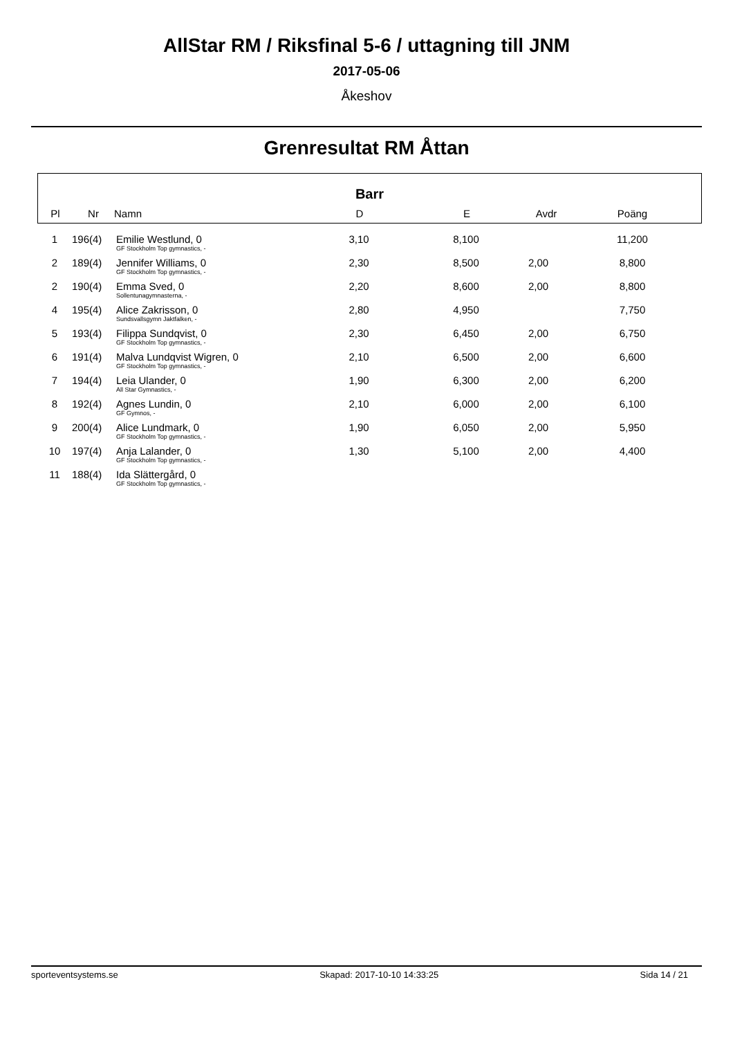AllStar RM / Riksfinal 5-6 / uttagning till JNM
2017-05-06
Åkeshov
Grenresultat RM Åttan
Barr
| Pl | Nr | Namn | D | E | Avdr | Poäng |
| --- | --- | --- | --- | --- | --- | --- |
| 1 | 196(4) | Emilie Westlund, 0 | 3,10 | 8,100 | | 11,200 |
| | | GF Stockholm Top gymnastics, - | | | | |
| 2 | 189(4) | Jennifer Williams, 0 | 2,30 | 8,500 | 2,00 | 8,800 |
| | | GF Stockholm Top gymnastics, - | | | | |
| 2 | 190(4) | Emma Sved, 0 | 2,20 | 8,600 | 2,00 | 8,800 |
| | | Sollentunagymnasterna, - | | | | |
| 4 | 195(4) | Alice Zakrisson, 0 | 2,80 | 4,950 | | 7,750 |
| | | Sundsvallsgymn Jaktfalken, - | | | | |
| 5 | 193(4) | Filippa Sundqvist, 0 | 2,30 | 6,450 | 2,00 | 6,750 |
| | | GF Stockholm Top gymnastics, - | | | | |
| 6 | 191(4) | Malva Lundqvist Wigren, 0 | 2,10 | 6,500 | 2,00 | 6,600 |
| | | GF Stockholm Top gymnastics, - | | | | |
| 7 | 194(4) | Leia Ulander, 0 | 1,90 | 6,300 | 2,00 | 6,200 |
| | | All Star Gymnastics, - | | | | |
| 8 | 192(4) | Agnes Lundin, 0 | 2,10 | 6,000 | 2,00 | 6,100 |
| | | GF Gymnos, - | | | | |
| 9 | 200(4) | Alice Lundmark, 0 | 1,90 | 6,050 | 2,00 | 5,950 |
| | | GF Stockholm Top gymnastics, - | | | | |
| 10 | 197(4) | Anja Lalander, 0 | 1,30 | 5,100 | 2,00 | 4,400 |
| | | GF Stockholm Top gymnastics, - | | | | |
| 11 | 188(4) | Ida Slättergård, 0 | | | | |
| | | GF Stockholm Top gymnastics, - | | | | |
sporteventsystems.se Skapad: 2017-10-10 14:33:25 Sida 14 / 21